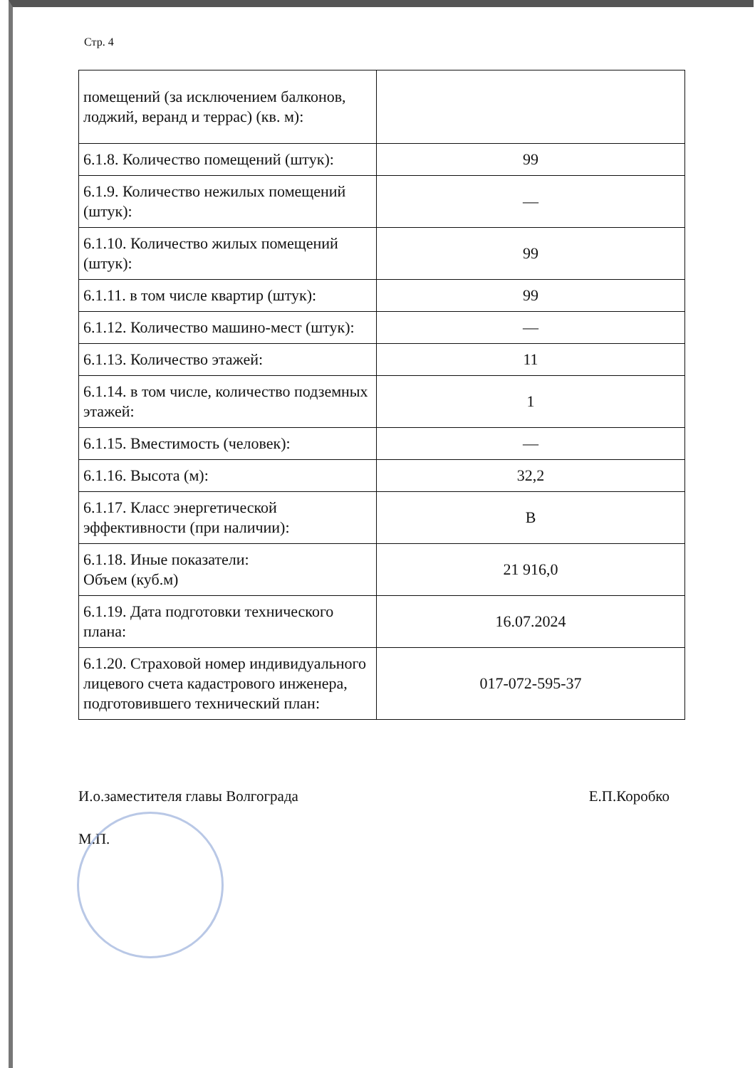Стр. 4
| помещений (за исключением балконов, лоджий, веранд и террас) (кв. м): | |
| 6.1.8. Количество помещений (штук): | 99 |
| 6.1.9. Количество нежилых помещений (штук): | — |
| 6.1.10. Количество жилых помещений (штук): | 99 |
| 6.1.11. в том числе квартир (штук): | 99 |
| 6.1.12. Количество машино-мест (штук): | — |
| 6.1.13. Количество этажей: | 11 |
| 6.1.14. в том числе, количество подземных этажей: | 1 |
| 6.1.15. Вместимость (человек): | — |
| 6.1.16. Высота (м): | 32,2 |
| 6.1.17. Класс энергетической эффективности (при наличии): | B |
| 6.1.18. Иные показатели: Объем (куб.м) | 21 916,0 |
| 6.1.19. Дата подготовки технического плана: | 16.07.2024 |
| 6.1.20. Страховой номер индивидуального лицевого счета кадастрового инженера, подготовившего технический план: | 017-072-595-37 |
И.о.заместителя главы Волгограда Е.П.Коробко
М.П.